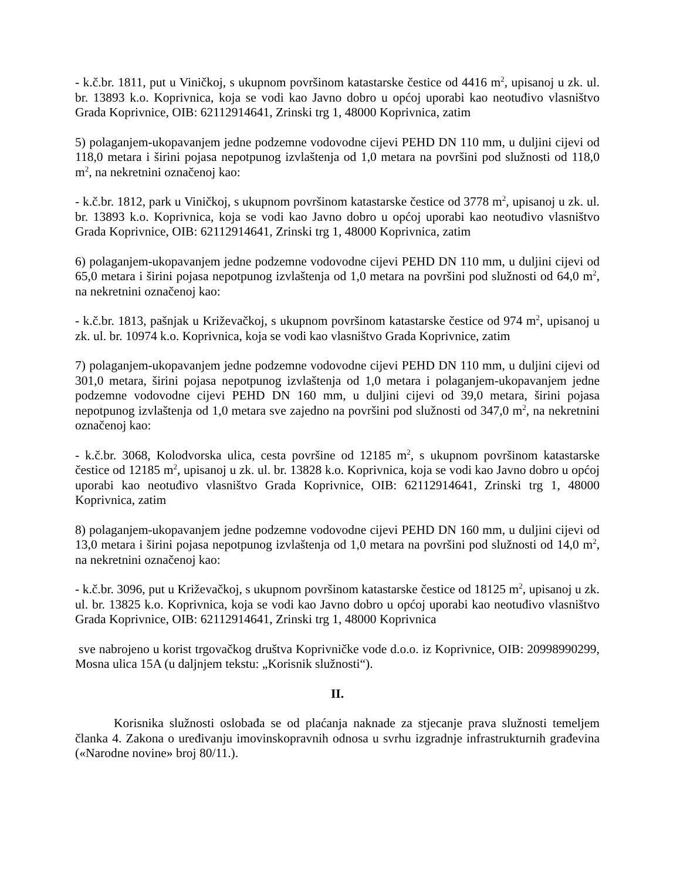- k.č.br. 1811, put u Viničkoj, s ukupnom površinom katastarske čestice od 4416 m<sup>2</sup>, upisanoj u zk. ul. br. 13893 k.o. Koprivnica, koja se vodi kao Javno dobro u općoj uporabi kao neotuđivo vlasništvo Grada Koprivnice, OIB: 62112914641, Zrinski trg 1, 48000 Koprivnica, zatim
5) polaganjem-ukopavanjem jedne podzemne vodovodne cijevi PEHD DN 110 mm, u duljini cijevi od 118,0 metara i širini pojasa nepotpunog izvlaštenja od 1,0 metara na površini pod služnosti od 118,0 m<sup>2</sup>, na nekretnini označenoj kao:
- k.č.br. 1812, park u Viničkoj, s ukupnom površinom katastarske čestice od 3778 m<sup>2</sup>, upisanoj u zk. ul. br. 13893 k.o. Koprivnica, koja se vodi kao Javno dobro u općoj uporabi kao neotuđivo vlasništvo Grada Koprivnice, OIB: 62112914641, Zrinski trg 1, 48000 Koprivnica, zatim
6) polaganjem-ukopavanjem jedne podzemne vodovodne cijevi PEHD DN 110 mm, u duljini cijevi od 65,0 metara i širini pojasa nepotpunog izvlaštenja od 1,0 metara na površini pod služnosti od 64,0 m<sup>2</sup>, na nekretnini označenoj kao:
- k.č.br. 1813, pašnjak u Križevačkoj, s ukupnom površinom katastarske čestice od 974 m<sup>2</sup>, upisanoj u zk. ul. br. 10974 k.o. Koprivnica, koja se vodi kao vlasništvo Grada Koprivnice, zatim
7) polaganjem-ukopavanjem jedne podzemne vodovodne cijevi PEHD DN 110 mm, u duljini cijevi od 301,0 metara, širini pojasa nepotpunog izvlaštenja od 1,0 metara i polaganjem-ukopavanjem jedne podzemne vodovodne cijevi PEHD DN 160 mm, u duljini cijevi od 39,0 metara, širini pojasa nepotpunog izvlaštenja od 1,0 metara sve zajedno na površini pod služnosti od 347,0 m<sup>2</sup>, na nekretnini označenoj kao:
- k.č.br. 3068, Kolodvorska ulica, cesta površine od 12185 m<sup>2</sup>, s ukupnom površinom katastarske čestice od 12185 m<sup>2</sup>, upisanoj u zk. ul. br. 13828 k.o. Koprivnica, koja se vodi kao Javno dobro u općoj uporabi kao neotuđivo vlasništvo Grada Koprivnice, OIB: 62112914641, Zrinski trg 1, 48000 Koprivnica, zatim
8) polaganjem-ukopavanjem jedne podzemne vodovodne cijevi PEHD DN 160 mm, u duljini cijevi od 13,0 metara i širini pojasa nepotpunog izvlaštenja od 1,0 metara na površini pod služnosti od 14,0 m<sup>2</sup>, na nekretnini označenoj kao:
- k.č.br. 3096, put u Križevačkoj, s ukupnom površinom katastarske čestice od 18125 m<sup>2</sup>, upisanoj u zk. ul. br. 13825 k.o. Koprivnica, koja se vodi kao Javno dobro u općoj uporabi kao neotuđivo vlasništvo Grada Koprivnice, OIB: 62112914641, Zrinski trg 1, 48000 Koprivnica
sve nabrojeno u korist trgovačkog društva Koprivničke vode d.o.o. iz Koprivnice, OIB: 20998990299, Mosna ulica 15A (u daljnjem tekstu: „Korisnik služnosti“).
II.
Korisnika služnosti oslobađa se od plaćanja naknade za stjecanje prava služnosti temeljem članka 4. Zakona o uređivanju imovinskopravnih odnosa u svrhu izgradnje infrastrukturnih građevina («Narodne novine» broj 80/11.).